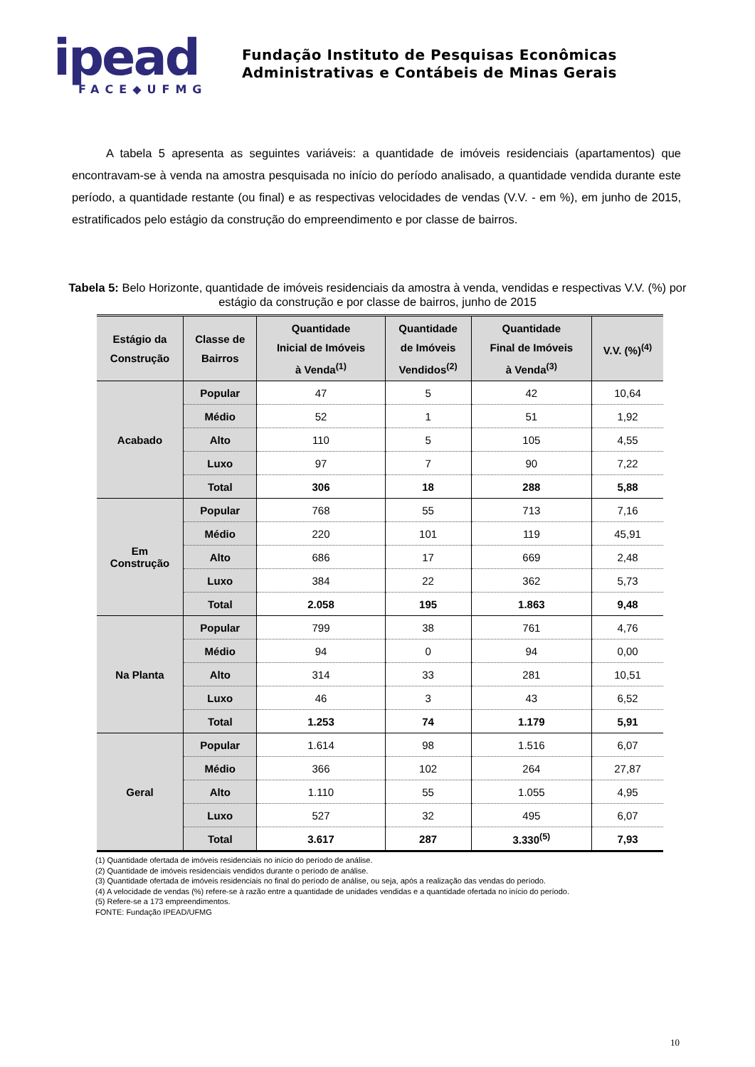ipead
FACE◆UFMG
Fundação Instituto de Pesquisas Econômicas
Administrativas e Contábeis de Minas Gerais
A tabela 5 apresenta as seguintes variáveis: a quantidade de imóveis residenciais (apartamentos) que encontravam-se à venda na amostra pesquisada no início do período analisado, a quantidade vendida durante este período, a quantidade restante (ou final) e as respectivas velocidades de vendas (V.V. - em %), em junho de 2015, estratificados pelo estágio da construção do empreendimento e por classe de bairros.
Tabela 5: Belo Horizonte, quantidade de imóveis residenciais da amostra à venda, vendidas e respectivas V.V. (%) por estágio da construção e por classe de bairros, junho de 2015
| Estágio da Construção | Classe de Bairros | Quantidade Inicial de Imóveis à Venda<sup>(1)</sup> | Quantidade de Imóveis Vendidos<sup>(2)</sup> | Quantidade Final de Imóveis à Venda<sup>(3)</sup> | V.V. (%)<sup>(4)</sup> |
| --- | --- | --- | --- | --- | --- |
| Acabado | Popular | 47 | 5 | 42 | 10,64 |
| | Médio | 52 | 1 | 51 | 1,92 |
| | Alto | 110 | 5 | 105 | 4,55 |
| | Luxo | 97 | 7 | 90 | 7,22 |
| | Total | 306 | 18 | 288 | 5,88 |
| Em Construção | Popular | 768 | 55 | 713 | 7,16 |
| | Médio | 220 | 101 | 119 | 45,91 |
| | Alto | 686 | 17 | 669 | 2,48 |
| | Luxo | 384 | 22 | 362 | 5,73 |
| | Total | 2.058 | 195 | 1.863 | 9,48 |
| Na Planta | Popular | 799 | 38 | 761 | 4,76 |
| | Médio | 94 | 0 | 94 | 0,00 |
| | Alto | 314 | 33 | 281 | 10,51 |
| | Luxo | 46 | 3 | 43 | 6,52 |
| | Total | 1.253 | 74 | 1.179 | 5,91 |
| Geral | Popular | 1.614 | 98 | 1.516 | 6,07 |
| | Médio | 366 | 102 | 264 | 27,87 |
| | Alto | 1.110 | 55 | 1.055 | 4,95 |
| | Luxo | 527 | 32 | 495 | 6,07 |
| | Total | 3.617 | 287 | 3.330<sup>(5)</sup> | 7,93 |
(1) Quantidade ofertada de imóveis residenciais no início do período de análise.
(2) Quantidade de imóveis residenciais vendidos durante o período de análise.
(3) Quantidade ofertada de imóveis residenciais no final do período de análise, ou seja, após a realização das vendas do período.
(4) A velocidade de vendas (%) refere-se à razão entre a quantidade de unidades vendidas e a quantidade ofertada no início do período.
(5) Refere-se a 173 empreendimentos.
FONTE: Fundação IPEAD/UFMG
10